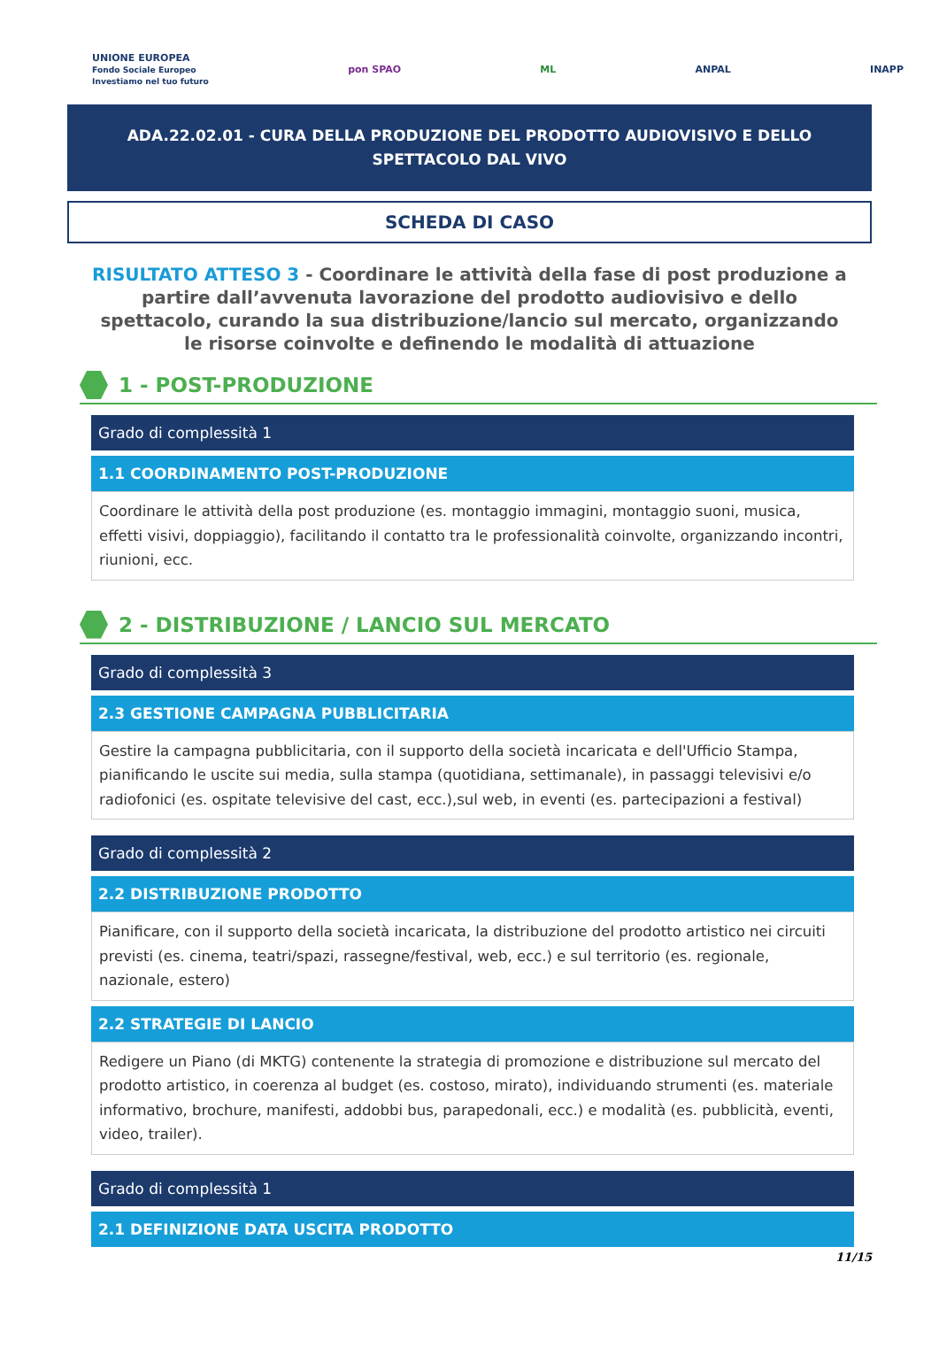UNIONE EUROPEA
Fondo Sociale Europeo
Investiamo nel tuo futuro
pon SPAO ML ANPAL INAPP
ADA.22.02.01 - CURA DELLA PRODUZIONE DEL PRODOTTO AUDIOVISIVO E DELLO SPETTACOLO DAL VIVO
SCHEDA DI CASO
RISULTATO ATTESO 3 - Coordinare le attività della fase di post produzione a partire dall’avvenuta lavorazione del prodotto audiovisivo e dello spettacolo, curando la sua distribuzione/lancio sul mercato, organizzando le risorse coinvolte e definendo le modalità di attuazione
1 - POST-PRODUZIONE
Grado di complessità 1
1.1 COORDINAMENTO POST-PRODUZIONE
Coordinare le attività della post produzione (es. montaggio immagini, montaggio suoni, musica, effetti visivi, doppiaggio), facilitando il contatto tra le professionalità coinvolte, organizzando incontri, riunioni, ecc.
2 - DISTRIBUZIONE / LANCIO SUL MERCATO
Grado di complessità 3
2.3 GESTIONE CAMPAGNA PUBBLICITARIA
Gestire la campagna pubblicitaria, con il supporto della società incaricata e dell'Ufficio Stampa, pianificando le uscite sui media, sulla stampa (quotidiana, settimanale), in passaggi televisivi e/o radiofonici (es. ospitate televisive del cast, ecc.),sul web, in eventi (es. partecipazioni a festival)
Grado di complessità 2
2.2 DISTRIBUZIONE PRODOTTO
Pianificare, con il supporto della società incaricata, la distribuzione del prodotto artistico nei circuiti previsti (es. cinema, teatri/spazi, rassegne/festival, web, ecc.) e sul territorio (es. regionale, nazionale, estero)
2.2 STRATEGIE DI LANCIO
Redigere un Piano (di MKTG) contenente la strategia di promozione e distribuzione sul mercato del prodotto artistico, in coerenza al budget (es. costoso, mirato), individuando strumenti (es. materiale informativo, brochure, manifesti, addobbi bus, parapedonali, ecc.) e modalità (es. pubblicità, eventi, video, trailer).
Grado di complessità 1
2.1 DEFINIZIONE DATA USCITA PRODOTTO
11/15